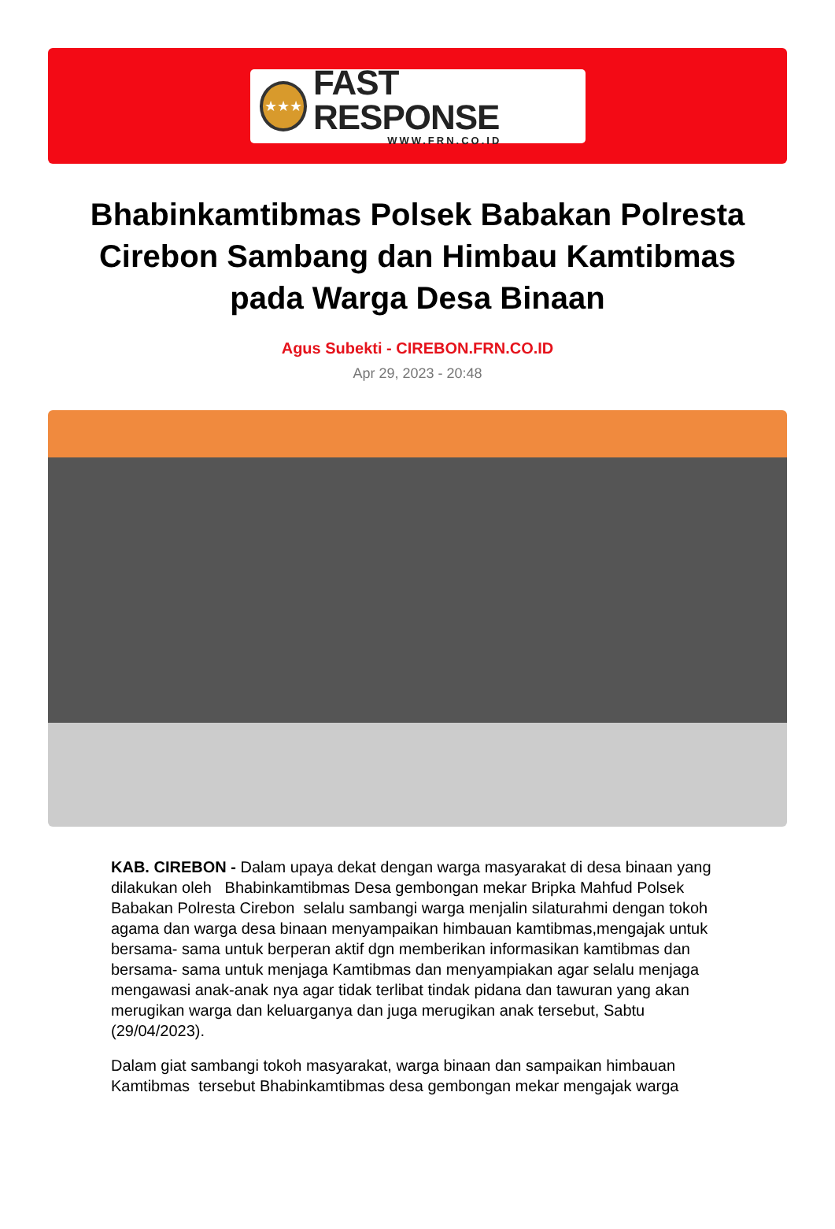★★★
FAST RESPONSE
WWW.FRN.CO.ID
Bhabinkamtibmas Polsek Babakan Polresta Cirebon Sambang dan Himbau Kamtibmas pada Warga Desa Binaan
Agus Subekti - CIREBON.FRN.CO.ID
Apr 29, 2023 - 20:48
KAB. CIREBON - Dalam upaya dekat dengan warga masyarakat di desa binaan yang dilakukan oleh Bhabinkamtibmas Desa gembongan mekar Bripka Mahfud Polsek Babakan Polresta Cirebon selalu sambangi warga menjalin silaturahmi dengan tokoh agama dan warga desa binaan menyampaikan himbauan kamtibmas,mengajak untuk bersama- sama untuk berperan aktif dgn memberikan informasikan kamtibmas dan bersama- sama untuk menjaga Kamtibmas dan menyampiakan agar selalu menjaga mengawasi anak-anak nya agar tidak terlibat tindak pidana dan tawuran yang akan merugikan warga dan keluarganya dan juga merugikan anak tersebut, Sabtu (29/04/2023).
Dalam giat sambangi tokoh masyarakat, warga binaan dan sampaikan himbauan Kamtibmas tersebut Bhabinkamtibmas desa gembongan mekar mengajak warga